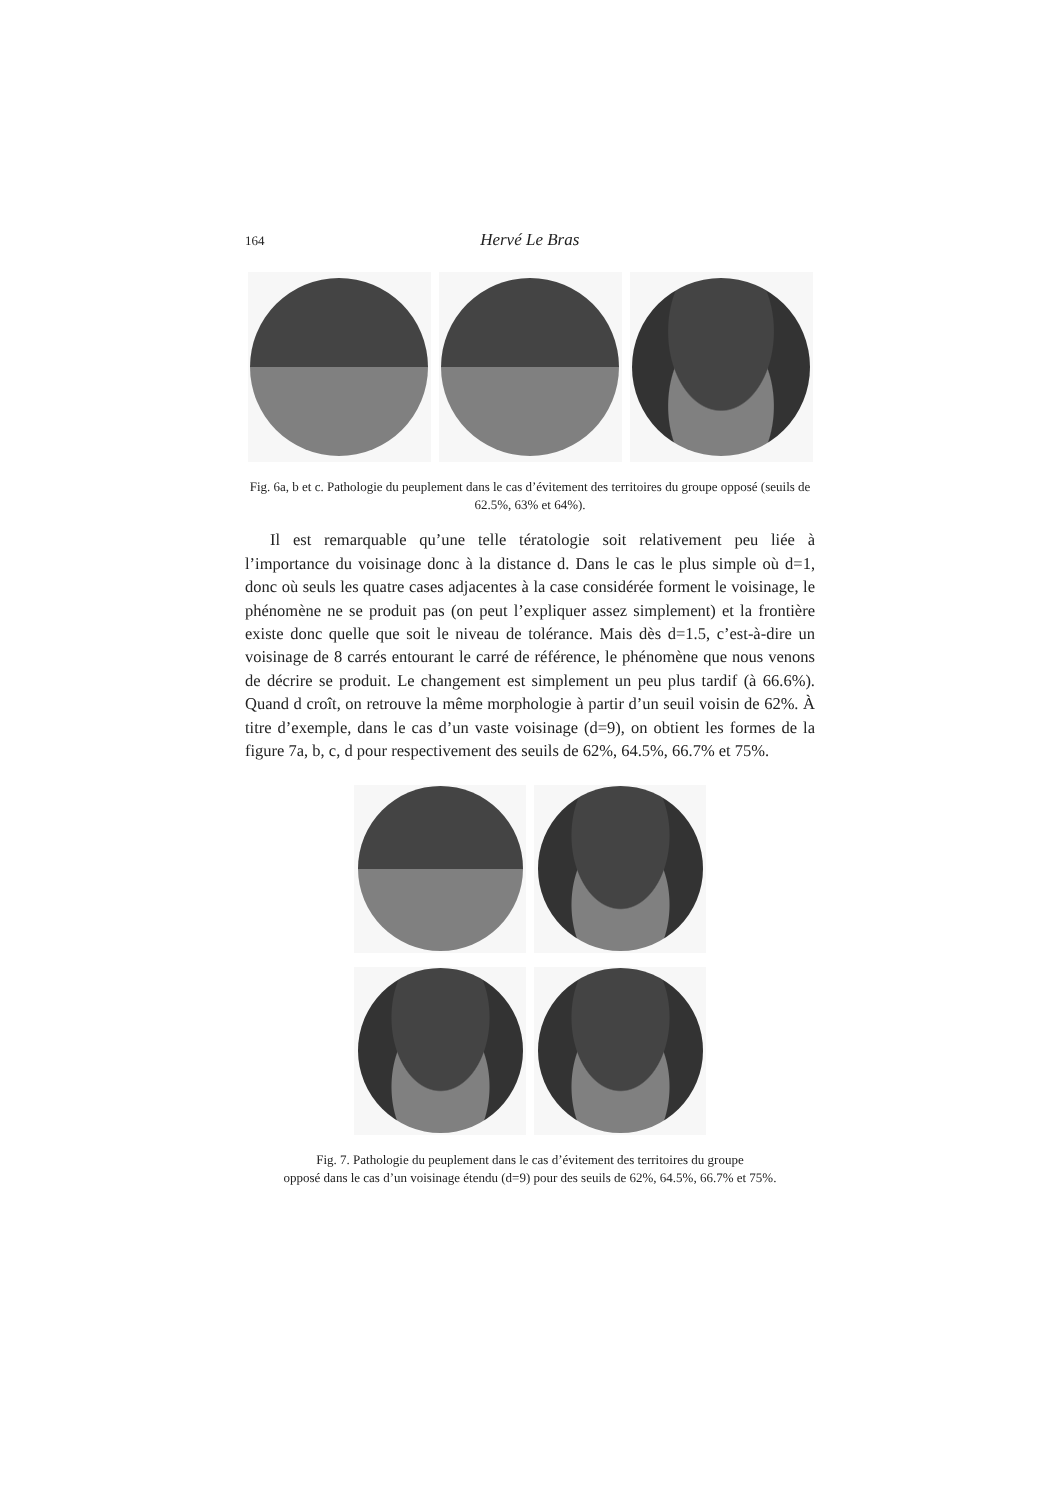164 Hervé Le Bras
Fig. 6a, b et c. Pathologie du peuplement dans le cas d’évitement des territoires du groupe opposé (seuils de 62.5%, 63% et 64%).
Il est remarquable qu’une telle tératologie soit relativement peu liée à l’importance du voisinage donc à la distance d. Dans le cas le plus simple où d=1, donc où seuls les quatre cases adjacentes à la case considérée forment le voisinage, le phénomène ne se produit pas (on peut l’expliquer assez simplement) et la frontière existe donc quelle que soit le niveau de tolérance. Mais dès d=1.5, c’est-à-dire un voisinage de 8 carrés entourant le carré de référence, le phénomène que nous venons de décrire se produit. Le changement est simplement un peu plus tardif (à 66.6%). Quand d croît, on retrouve la même morphologie à partir d’un seuil voisin de 62%. À titre d’exemple, dans le cas d’un vaste voisinage (d=9), on obtient les formes de la figure 7a, b, c, d pour respectivement des seuils de 62%, 64.5%, 66.7% et 75%.
Fig. 7. Pathologie du peuplement dans le cas d’évitement des territoires du groupe
opposé dans le cas d’un voisinage étendu (d=9) pour des seuils de 62%, 64.5%, 66.7% et 75%.